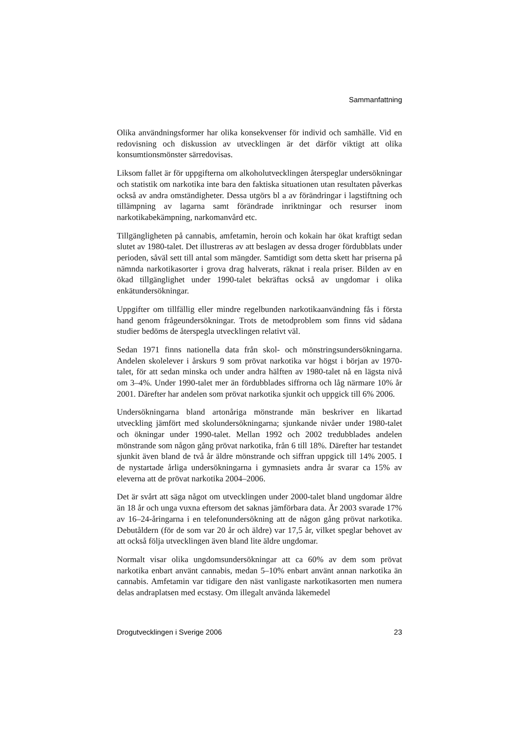Sammanfattning
Olika användningsformer har olika konsekvenser för individ och samhälle. Vid en redovisning och diskussion av utvecklingen är det därför viktigt att olika konsumtionsmönster särredovisas.
Liksom fallet är för uppgifterna om alkoholutvecklingen återspeglar undersökningar och statistik om narkotika inte bara den faktiska situationen utan resultaten påverkas också av andra omständigheter. Dessa utgörs bl a av förändringar i lagstiftning och tillämpning av lagarna samt förändrade inriktningar och resurser inom narkotikabekämpning, narkomanvård etc.
Tillgängligheten på cannabis, amfetamin, heroin och kokain har ökat kraftigt sedan slutet av 1980-talet. Det illustreras av att beslagen av dessa droger fördubblats under perioden, såväl sett till antal som mängder. Samtidigt som detta skett har priserna på nämnda narkotikasorter i grova drag halverats, räknat i reala priser. Bilden av en ökad tillgänglighet under 1990-talet bekräftas också av ungdomar i olika enkätundersökningar.
Uppgifter om tillfällig eller mindre regelbunden narkotikaanvändning fås i första hand genom frågeundersökningar. Trots de metodproblem som finns vid sådana studier bedöms de återspegla utvecklingen relativt väl.
Sedan 1971 finns nationella data från skol- och mönstringsundersökningarna. Andelen skolelever i årskurs 9 som prövat narkotika var högst i början av 1970-talet, för att sedan minska och under andra hälften av 1980-talet nå en lägsta nivå om 3–4%. Under 1990-talet mer än fördubblades siffrorna och låg närmare 10% år 2001. Därefter har andelen som prövat narkotika sjunkit och uppgick till 6% 2006.
Undersökningarna bland artonåriga mönstrande män beskriver en likartad utveckling jämfört med skolundersökningarna; sjunkande nivåer under 1980-talet och ökningar under 1990-talet. Mellan 1992 och 2002 tredubblades andelen mönstrande som någon gång prövat narkotika, från 6 till 18%. Därefter har testandet sjunkit även bland de två år äldre mönstrande och siffran uppgick till 14% 2005. I de nystartade årliga undersökningarna i gymnasiets andra år svarar ca 15% av eleverna att de prövat narkotika 2004–2006.
Det är svårt att säga något om utvecklingen under 2000-talet bland ungdomar äldre än 18 år och unga vuxna eftersom det saknas jämförbara data. År 2003 svarade 17% av 16–24-åringarna i en telefonundersökning att de någon gång prövat narkotika. Debutåldern (för de som var 20 år och äldre) var 17,5 år, vilket speglar behovet av att också följa utvecklingen även bland lite äldre ungdomar.
Normalt visar olika ungdomsundersökningar att ca 60% av dem som prövat narkotika enbart använt cannabis, medan 5–10% enbart använt annan narkotika än cannabis. Amfetamin var tidigare den näst vanligaste narkotikasorten men numera delas andraplatsen med ecstasy. Om illegalt använda läkemedel
Drogutvecklingen i Sverige 2006 23